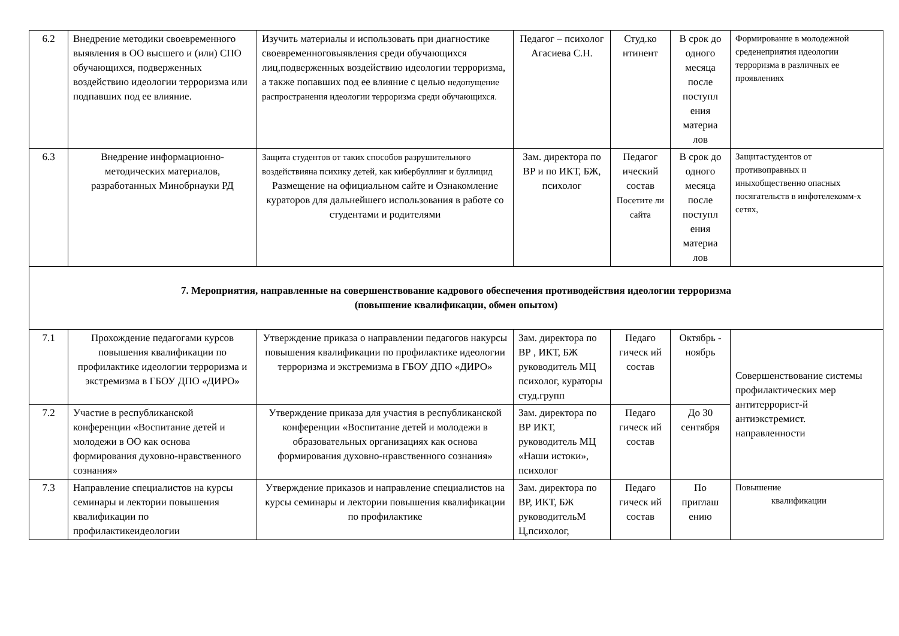| 6.2 | Внедрение методики своевременного выявления в ОО высшего и (или) СПО обучающихся, подверженных воздействию идеологии терроризма или подпавших под ее влияние. | Изучить материалы и использовать при диагностике своевременноговыявления среди обучающихся лиц,подверженных воздействию идеологии терроризма, а также попавших под ее влияние с целью недопущение распространения идеологии терроризма среди обучающихся. | Педагог – психолог Агасиева С.Н. | Студ.ко нтинент | В срок до одного месяца после поступл ения материа лов | Формирование в молодежной среденеприятия идеологии терроризма в различных ее проявлениях |
| 6.3 | Внедрение информационно-методических материалов, разработанных Минобрнауки РД | Защита студентов от таких способов разрушительного воздействияна психику детей, как кибербуллинг и буллицид Размещение на официальном сайте и Ознакомление кураторов для дальнейшего использования в работе со студентами и родителями | Зам. директора по ВР и по ИКТ, БЖ, психолог | Педагог ический состав Посетите ли сайта | В срок до одного месяца после поступл ения материа лов | Защитастудентов от противоправных и иныхобщественно опасных посягательств в инфотелекомм-х сетях, |
| 7. Мероприятия, направленные на совершенствование кадрового обеспечения противодействия идеологии терроризма (повышение квалификации, обмен опытом) | | | | | | |
| 7.1 | Прохождение педагогами курсов повышения квалификации по профилактике идеологии терроризма и экстремизма в ГБОУ ДПО «ДИРО» | Утверждение приказа о направлении педагогов накурсы повышения квалификации по профилактике идеологии терроризма и экстремизма в ГБОУ ДПО «ДИРО» | Зам. директора по ВР , ИКТ, БЖ руководитель МЦ психолог, кураторы студ.групп | Педаго гическ ий состав | Октябрь - ноябрь | Совершенствование системы профилактических мер антитеррорист-й антиэкстремист. направленности |
| 7.2 | Участие в республиканской конференции «Воспитание детей и молодежи в ОО как основа формирования духовно-нравственного сознания» | Утверждение приказа для участия в республиканской конференции «Воспитание детей и молодежи в образовательных организациях как основа формирования духовно-нравственного сознания» | Зам. директора по ВР ИКТ, руководитель МЦ «Наши истоки», психолог | Педаго гическ ий состав | До 30 сентября | |
| 7.3 | Направление специалистов на курсы семинары и лектории повышения квалификации по профилактикеидеологии | Утверждение приказов и направление специалистов на курсы семинары и лектории повышения квалификации по профилактике | Зам. директора по ВР, ИКТ, БЖ руководительМ Ц,психолог, | Педаго гическ ий состав | По приглаш ению | Повышение квалификации |